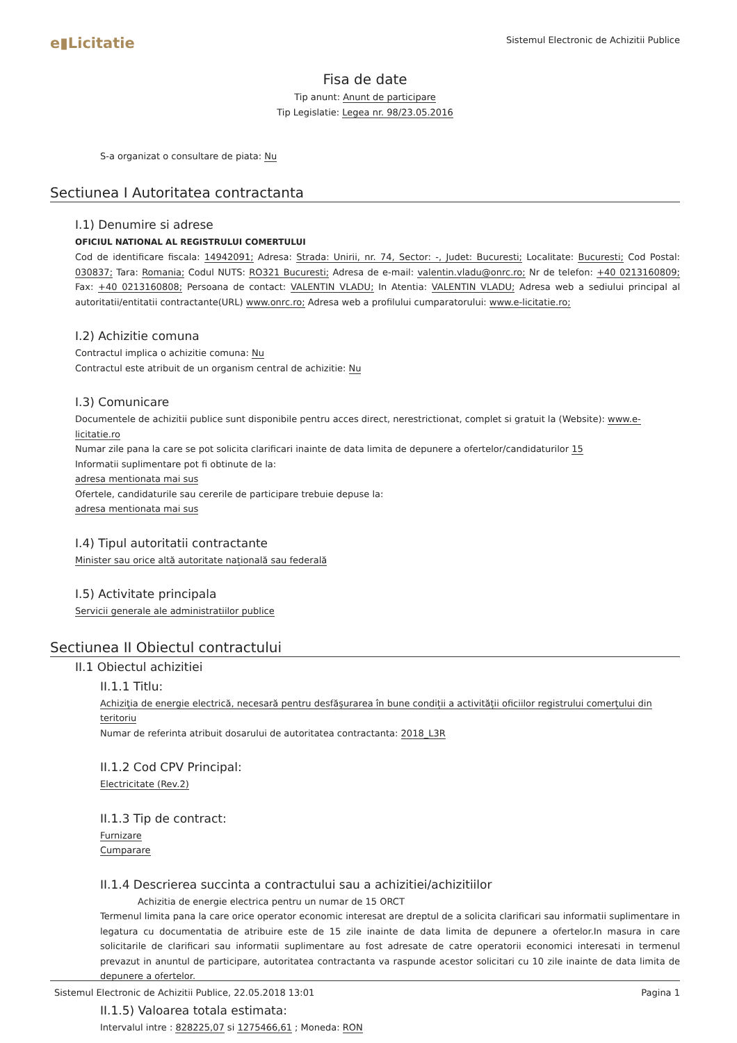e▮Licitatie
Sistemul Electronic de Achizitii Publice
Fisa de date
Tip anunt: Anunt de participare
Tip Legislatie: Legea nr. 98/23.05.2016
S-a organizat o consultare de piata: Nu
Sectiunea I Autoritatea contractanta
I.1) Denumire si adrese
OFICIUL NATIONAL AL REGISTRULUI COMERTULUI
Cod de identificare fiscala: 14942091; Adresa: Strada: Unirii, nr. 74, Sector: -, Judet: Bucuresti; Localitate: Bucuresti; Cod Postal: 030837; Tara: Romania; Codul NUTS: RO321 Bucuresti; Adresa de e-mail: valentin.vladu@onrc.ro; Nr de telefon: +40 0213160809; Fax: +40 0213160808; Persoana de contact: VALENTIN VLADU; In Atentia: VALENTIN VLADU; Adresa web a sediului principal al autoritatii/entitatii contractante(URL) www.onrc.ro; Adresa web a profilului cumparatorului: www.e-licitatie.ro;
I.2) Achizitie comuna
Contractul implica o achizitie comuna: Nu
Contractul este atribuit de un organism central de achizitie: Nu
I.3) Comunicare
Documentele de achizitii publice sunt disponibile pentru acces direct, nerestrictionat, complet si gratuit la (Website): www.e-licitatie.ro
Numar zile pana la care se pot solicita clarificari inainte de data limita de depunere a ofertelor/candidaturilor 15
Informatii suplimentare pot fi obtinute de la:
adresa mentionata mai sus
Ofertele, candidaturile sau cererile de participare trebuie depuse la:
adresa mentionata mai sus
I.4) Tipul autoritatii contractante
Minister sau orice altă autoritate națională sau federală
I.5) Activitate principala
Servicii generale ale administratiilor publice
Sectiunea II Obiectul contractului
II.1 Obiectul achizitiei
II.1.1 Titlu:
Achiziţia de energie electrică, necesară pentru desfăşurarea în bune condiții a activității oficiilor registrului comerţului din teritoriu
Numar de referinta atribuit dosarului de autoritatea contractanta: 2018_L3R
II.1.2 Cod CPV Principal:
Electricitate (Rev.2)
II.1.3 Tip de contract:
Furnizare
Cumparare
II.1.4 Descrierea succinta a contractului sau a achizitiei/achizitiilor
Achizitia de energie electrica pentru un numar de 15 ORCT
Termenul limita pana la care orice operator economic interesat are dreptul de a solicita clarificari sau informatii suplimentare in legatura cu documentatia de atribuire este de 15 zile inainte de data limita de depunere a ofertelor.In masura in care solicitarile de clarificari sau informatii suplimentare au fost adresate de catre operatorii economici interesati in termenul prevazut in anuntul de participare, autoritatea contractanta va raspunde acestor solicitari cu 10 zile inainte de data limita de depunere a ofertelor.
II.1.5) Valoarea totala estimata:
Intervalul intre : 828225,07 si 1275466,61 ; Moneda: RON
Sistemul Electronic de Achizitii Publice, 22.05.2018 13:01 Pagina 1